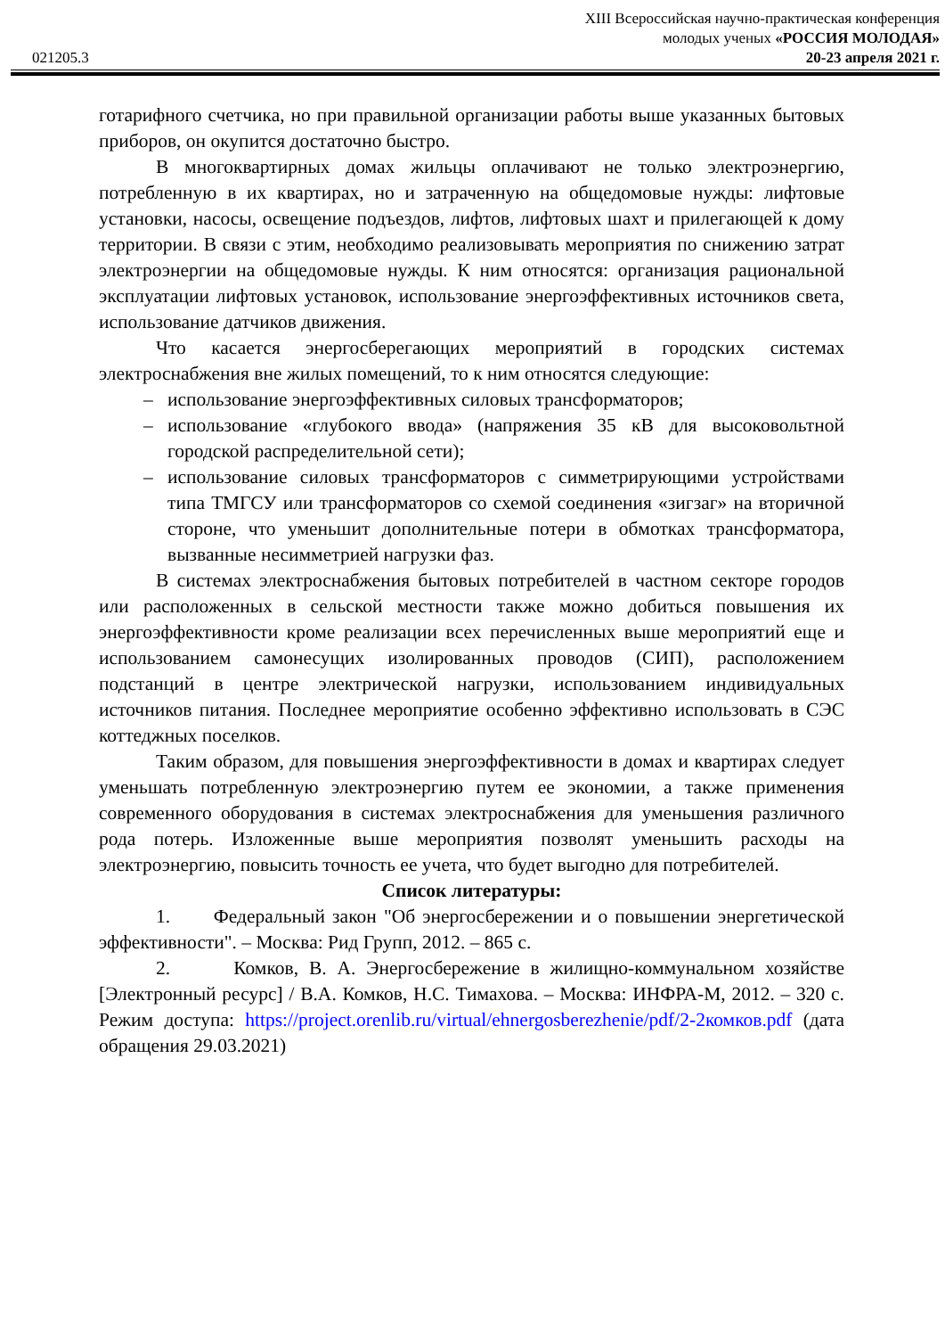XIII Всероссийская научно-практическая конференция
молодых ученых «РОССИЯ МОЛОДАЯ»
021205.3 20-23 апреля 2021 г.
готарифного счетчика, но при правильной организации работы выше указанных бытовых приборов, он окупится достаточно быстро.
В многоквартирных домах жильцы оплачивают не только электроэнергию, потребленную в их квартирах, но и затраченную на общедомовые нужды: лифтовые установки, насосы, освещение подъездов, лифтов, лифтовых шахт и прилегающей к дому территории. В связи с этим, необходимо реализовывать мероприятия по снижению затрат электроэнергии на общедомовые нужды. К ним относятся: организация рациональной эксплуатации лифтовых установок, использование энергоэффективных источников света, использование датчиков движения.
Что касается энергосберегающих мероприятий в городских системах электроснабжения вне жилых помещений, то к ним относятся следующие:
– использование энергоэффективных силовых трансформаторов;
– использование «глубокого ввода» (напряжения 35 кВ для высоковольтной городской распределительной сети);
– использование силовых трансформаторов с симметрирующими устройствами типа ТМГСУ или трансформаторов со схемой соединения «зигзаг» на вторичной стороне, что уменьшит дополнительные потери в обмотках трансформатора, вызванные несимметрией нагрузки фаз.
В системах электроснабжения бытовых потребителей в частном секторе городов или расположенных в сельской местности также можно добиться повышения их энергоэффективности кроме реализации всех перечисленных выше мероприятий еще и использованием самонесущих изолированных проводов (СИП), расположением подстанций в центре электрической нагрузки, использованием индивидуальных источников питания. Последнее мероприятие особенно эффективно использовать в СЭС коттеджных поселков.
Таким образом, для повышения энергоэффективности в домах и квартирах следует уменьшать потребленную электроэнергию путем ее экономии, а также применения современного оборудования в системах электроснабжения для уменьшения различного рода потерь. Изложенные выше мероприятия позволят уменьшить расходы на электроэнергию, повысить точность ее учета, что будет выгодно для потребителей.
Список литературы:
1. Федеральный закон "Об энергосбережении и о повышении энергетической эффективности". – Москва: Рид Групп, 2012. – 865 с.
2. Комков, В. А. Энергосбережение в жилищно-коммунальном хозяйстве [Электронный ресурс] / В.А. Комков, Н.С. Тимахова. – Москва: ИНФРА-М, 2012. – 320 с. Режим доступа: https://project.orenlib.ru/virtual/ehnergosberezhenie/pdf/2-2комков.pdf (дата обращения 29.03.2021)